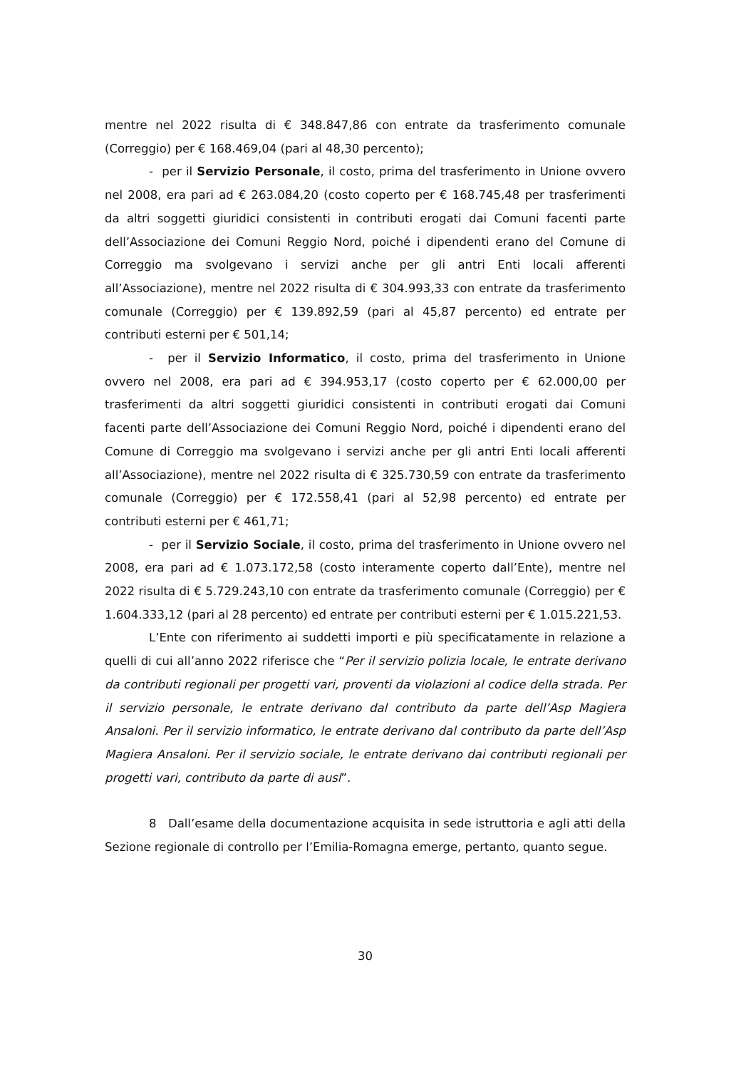mentre nel 2022 risulta di € 348.847,86 con entrate da trasferimento comunale (Correggio) per € 168.469,04 (pari al 48,30 percento);
- per il Servizio Personale, il costo, prima del trasferimento in Unione ovvero nel 2008, era pari ad € 263.084,20 (costo coperto per € 168.745,48 per trasferimenti da altri soggetti giuridici consistenti in contributi erogati dai Comuni facenti parte dell’Associazione dei Comuni Reggio Nord, poiché i dipendenti erano del Comune di Correggio ma svolgevano i servizi anche per gli antri Enti locali afferenti all’Associazione), mentre nel 2022 risulta di € 304.993,33 con entrate da trasferimento comunale (Correggio) per € 139.892,59 (pari al 45,87 percento) ed entrate per contributi esterni per € 501,14;
- per il Servizio Informatico, il costo, prima del trasferimento in Unione ovvero nel 2008, era pari ad € 394.953,17 (costo coperto per € 62.000,00 per trasferimenti da altri soggetti giuridici consistenti in contributi erogati dai Comuni facenti parte dell’Associazione dei Comuni Reggio Nord, poiché i dipendenti erano del Comune di Correggio ma svolgevano i servizi anche per gli antri Enti locali afferenti all’Associazione), mentre nel 2022 risulta di € 325.730,59 con entrate da trasferimento comunale (Correggio) per € 172.558,41 (pari al 52,98 percento) ed entrate per contributi esterni per € 461,71;
- per il Servizio Sociale, il costo, prima del trasferimento in Unione ovvero nel 2008, era pari ad € 1.073.172,58 (costo interamente coperto dall’Ente), mentre nel 2022 risulta di € 5.729.243,10 con entrate da trasferimento comunale (Correggio) per € 1.604.333,12 (pari al 28 percento) ed entrate per contributi esterni per € 1.015.221,53.
L’Ente con riferimento ai suddetti importi e più specificatamente in relazione a quelli di cui all’anno 2022 riferisce che “Per il servizio polizia locale, le entrate derivano da contributi regionali per progetti vari, proventi da violazioni al codice della strada. Per il servizio personale, le entrate derivano dal contributo da parte dell’Asp Magiera Ansaloni. Per il servizio informatico, le entrate derivano dal contributo da parte dell’Asp Magiera Ansaloni. Per il servizio sociale, le entrate derivano dai contributi regionali per progetti vari, contributo da parte di ausl”.
8 Dall’esame della documentazione acquisita in sede istruttoria e agli atti della Sezione regionale di controllo per l’Emilia-Romagna emerge, pertanto, quanto segue.
30